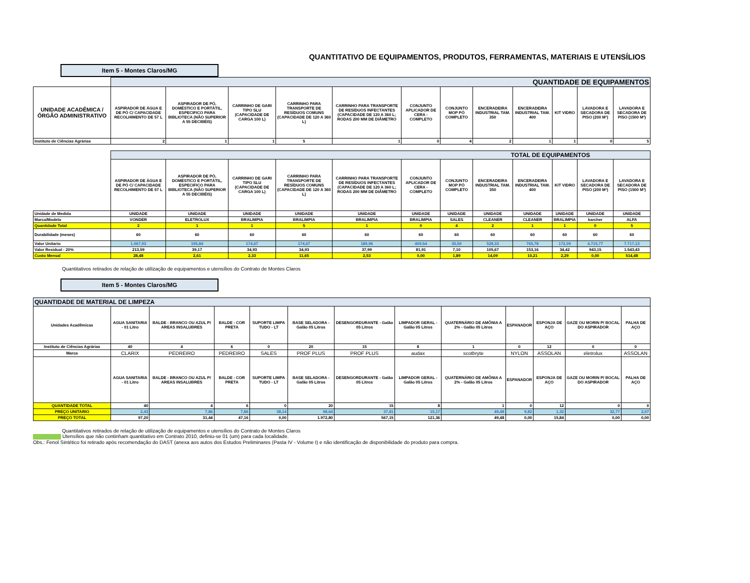QUANTITATIVO DE EQUIPAMENTOS, PRODUTOS, FERRAMENTAS, MATERIAIS E UTENSÍLIOS
Item 5 - Montes Claros/MG
| | QUANTIDADE DE EQUIPAMENTOS | | | | | | | | | | | |
| UNIDADE ACADÊMICA / ÓRGÃO ADMINISTRATIVO | ASPIRADOR DE ÁGUA E DE PÓ C/ CAPACIDADE RECOLHIMENTO DE 57 L | ASPIRADOR DE PÓ, DOMÉSTICO E PORTÁTIL, ESPECIFICO PARA BIBLIOTECA (NÃO SUPERIOR A 55 DECIBÉIS) | CARRINHO DE GARI TIPO SLU (CAPACIDADE DE CARGA 100 L) | CARRINHO PARA TRANSPORTE DE RESÍDUOS COMUNS (CAPACIDADE DE 120 A 360 L) | CARRINHO PARA TRANSPORTE DE RESÍDUOS INFECTANTES (CAPACIDADE DE 120 A 360 L; RODAS 200 MM DE DIÂMETRO | CONJUNTO APLICADOR DE CERA - COMPLETO | CONJUNTO MOP PÓ COMPLETO | ENCERADEIRA INDUSTRIAL TAM. 350 | ENCERADEIRA INDUSTRIAL TAM. 400 | KIT VIDRO | LAVADORA E SECADORA DE PISO (200 M²) | LAVADORA E SECADORA DE PISO (1500 M²) |
| Instituto de Ciências Agrárias | 2 | 1 | 1 | 5 | 1 | 0 | 4 | 2 | 1 | 1 | 0 | 5 |
| | TOTAL DE EQUIPAMENTOS | | | | | | | | | | | |
| | ASPIRADOR DE ÁGUA E DE PÓ C/ CAPACIDADE RECOLHIMENTO DE 57 L | ASPIRADOR DE PÓ, DOMÉSTICO E PORTÁTIL, ESPECIFICO PARA BIBLIOTECA (NÃO SUPERIOR A 55 DECIBÉIS) | CARRINHO DE GARI TIPO SLU (CAPACIDADE DE CARGA 100 L) | CARRINHO PARA TRANSPORTE DE RESÍDUOS COMUNS (CAPACIDADE DE 120 A 360 L) | CARRINHO PARA TRANSPORTE DE RESÍDUOS INFECTANTES (CAPACIDADE DE 120 A 360 L; RODAS 200 MM DE DIÂMETRO | CONJUNTO APLICADOR DE CERA - COMPLETO | CONJUNTO MOP PÓ COMPLETO | ENCERADEIRA INDUSTRIAL TAM. 350 | ENCERADEIRA INDUSTRIAL TAM. 400 | KIT VIDRO | LAVADORA E SECADORA DE PISO (200 M²) | LAVADORA E SECADORA DE PISO (1500 M²) |
| Unidade de Medida | UNIDADE | UNIDADE | UNIDADE | UNIDADE | UNIDADE | UNIDADE | UNIDADE | UNIDADE | UNIDADE | UNIDADE | UNIDADE | UNIDADE |
| Marca/Modelo | VONDER | ELETROLUX | BRALIMPIA | BRALIMPIA | BRALIMPIA | BRALIMPIA | SALES | CLEANER | CLEANER | BRALIMPIA | karcher | ALFA |
| Quantidade Total | 2 | 1 | 1 | 5 | 1 | 0 | 4 | 2 | 1 | 1 | 0 | 5 |
| Durabilidade (meses) | 60 | 60 | 60 | 60 | 60 | 60 | 60 | 60 | 60 | 60 | 60 | 60 |
| Valor Unitario | 1.067,93 | 195,84 | 174,67 | 174,67 | 189,96 | 409,54 | 35,50 | 528,33 | 765,78 | 172,09 | 4.715,77 | 7.717,13 |
| Valor Residual - 20% | 213,59 | 39,17 | 34,93 | 34,93 | 37,99 | 81,91 | 7,10 | 105,67 | 153,16 | 34,42 | 943,15 | 1.543,43 |
| Custo Mensal | 28,48 | 2,61 | 2,33 | 11,65 | 2,53 | 0,00 | 1,89 | 14,09 | 10,21 | 2,29 | 0,00 | 514,48 |
Quantitativos retirados de relação de utilização de equipamentos e utensílios do Contrato de Montes Claros
Item 5 - Montes Claros/MG
| QUANTIDADE DE MATERIAL DE LIMPEZA | | | | | | | | | | | | |
| Unidades Acadêmicas | AGUA SANITARIA - 01 Litro | BALDE - BRANCO OU AZUL P/ AREAS INSALUBRES | BALDE - COR PRETA | SUPORTE LIMPA TUDO - LT | BASE SELADORA - Galão 05 Litros | DESENGORDURANTE - Galão 05 Litros | LIMPADOR GERAL - Galão 05 Litros | QUATERNÁRIO DE AMÔNIA A 2% - Galão 05 Litros | ESPANADOR | ESPONJA DE AÇO | GAZE OU MORIN P/ BOCAL DO ASPIRADOR | PALHA DE AÇO |
| Instituto de Ciências Agrárias | 40 | 4 | 6 | 0 | 20 | 15 | 8 | 1 | 0 | 12 | 0 | 0 |
| Marca | CLARIX | PEDREIRO | PEDREIRO | SALES | PROF PLUS | PROF PLUS | audax | scotbryte | NYLON | ASSOLAN | eletrolux | ASSOLAN |
| | AGUA SANITARIA - 01 Litro | BALDE - BRANCO OU AZUL P/ AREAS INSALUBRES | BALDE - COR PRETA | SUPORTE LIMPA TUDO - LT | BASE SELADORA - Galão 05 Litros | DESENGORDURANTE - Galão 05 Litros | LIMPADOR GERAL - Galão 05 Litros | QUATERNÁRIO DE AMÔNIA A 2% - Galão 05 Litros | ESPANADOR | ESPONJA DE AÇO | GAZE OU MORIN P/ BOCAL DO ASPIRADOR | PALHA DE AÇO |
| QUANTIDADE TOTAL | 40 | 4 | 6 | 0 | 20 | 15 | 8 | 1 | 0 | 12 | 0 | 0 |
| PREÇO UNITARIO | 2,43 | 7,86 | 7,86 | 38,14 | 98,64 | 37,81 | 15,17 | 49,48 | 9,82 | 1,32 | 32,77 | 2,07 |
| PREÇO TOTAL | 97,20 | 31,44 | 47,16 | 0,00 | 1.972,80 | 567,15 | 121,36 | 49,48 | 0,00 | 15,84 | 0,00 | 0,00 |
Quantitativos retirados de relação de utilização de equipamentos e utensílios do Contrato de Montes Claros
Utensílios que não continham quantitativo em Contrato 2010, definiu-se 01 (um) para cada localidade.
Obs.: Fenol Sintético foi retirado após recomendação do DAST (anexa aos autos dos Estudos Preliminares (Pasta IV - Volume I) e não identificação de disponibilidade do produto para compra.